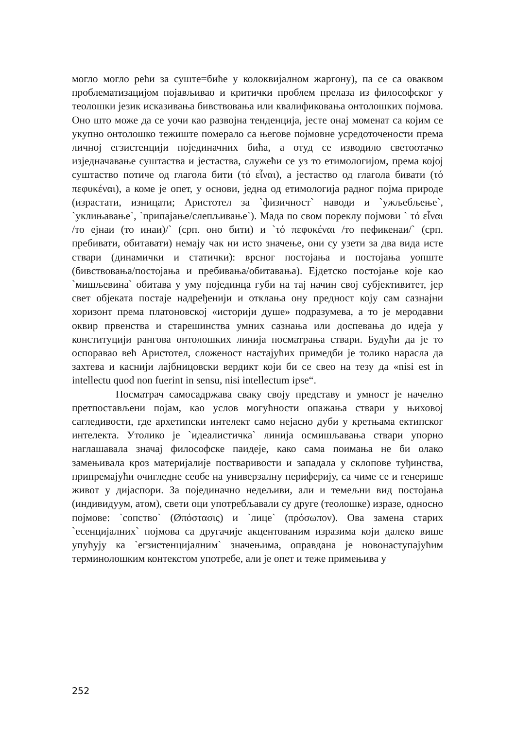могло могло рећи за суште=биће у колоквијалном жаргону), па се са оваквом проблематизацијом појављивао и критички проблем прелаза из философског у теолошки језик исказивања бивствовања или квалификовања онтолошких појмова. Оно што може да се уочи као развојна тенденција, јесте онај моменат са којим се укупно онтолошко тежиште померало са његове појмовне усредоточености према личној егзистенцији појединачних бића, а отуд се изводило светоотачко изједначавање суштаства и јестаства, служећи се уз то етимологијом, према којој суштаство потиче од глагола бити (τό εἶναι), а јестаство од глагола бивати (τό πεφυκέναι), а коме је опет, у основи, једна од етимологија радног појма природе (израстати, изницати; Аристотел за `физичност` наводи и `ужљебљење`, `уклињавање`, `припајање/слепљивање`). Мада по свом пореклу појмови ` τό εἶναι /то ејнаи (то инаи)/` (срп. оно бити) и `τό πεφυκέναι /то пефикенаи/` (срп. пребивати, обитавати) немају чак ни исто значење, они су узети за два вида исте ствари (динамички и статички): врсног постојања и постојања уопште (бивствовања/постојања и пребивања/обитавања). Ејдетско постојање које као `мишљевина` обитава у уму појединца губи на тај начин свој субјективитет, јер свет објеката постаје надређенији и отклања ону предност коју сам сазнајни хоризонт према платоновској «историји душе» подразумева, а то је меродавни оквир првенства и старешинства умних сазнања или доспевања до идеја у конституцији рангова онтолошких линија посматрања ствари. Будући да је то оспоравао већ Аристотел, сложеност настајућих примедби је толико нарасла да захтева и каснији лајбницовски вердикт који би се свео на тезу да «nisi est in intellectu quod non fuerint in sensu, nisi intellectum ipse“.
Посматрач самосадржава сваку своју представу и умност је начелно претпостављени појам, као услов могућности опажања ствари у њиховој сагледивости, где архетипски интелект само нејасно дуби у кретњама ектипског интелекта. Утолико је `идеалистичка` линија осмишљавања ствари упорно наглашавала значај философске паидеје, како сама поимања не би олако замењивала кроз материјалије постваривости и западала у склопове туђинства, припремајући очигледне сеобе на универзалну периферију, са чиме се и генерише живот у дијаспори. За појединачно недељиви, али и темељни вид постојања (индивидуум, атом), свети оци употребљавали су друге (теолошке) изразе, односно појмове: `сопство` (Øπόστασις) и `лице` (πρόσωπον). Ова замена старих `есенцијалних` појмова са другачије акцентованим изразима који далеко више упућују ка `егзистенцијалним` значењима, оправдана је новонаступајућим терминолошким контекстом употребе, али је опет и теже примењива у
252